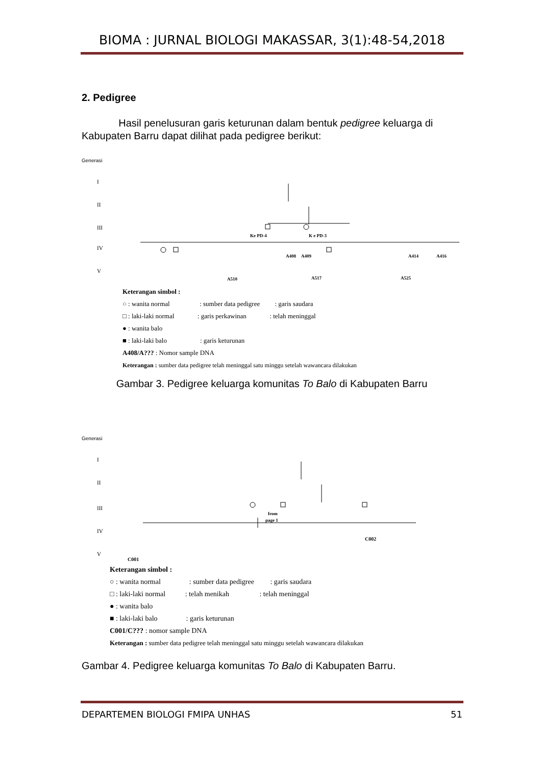BIOMA : JURNAL BIOLOGI MAKASSAR, 3(1):48-54,2018
2. Pedigree
Hasil penelusuran garis keturunan dalam bentuk pedigree keluarga di Kabupaten Barru dapat dilihat pada pedigree berikut:
Generasi
I
II
III
IV
V
Ke PD-4
K e PD-3
A408
A409
A414
A416
A510
A517
A525
Keterangan simbol :
○ : wanita normal : sumber data pedigree : garis saudara
□ : laki-laki normal : garis perkawinan : telah meninggal
● : wanita balo
■ : laki-laki balo : garis keturunan
A408/A??? : Nomor sample DNA
Keterangan : sumber data pedigree telah meninggal satu minggu setelah wawancara dilakukan
Gambar 3. Pedigree keluarga komunitas To Balo di Kabupaten Barru
Generasi
I
II
III
IV
V
from
page 1
C002
C001
Keterangan simbol :
○ : wanita normal : sumber data pedigree : garis saudara
□ : laki-laki normal : telah menikah : telah meninggal
● : wanita balo
■ : laki-laki balo : garis keturunan
C001/C??? : nomor sample DNA
Keterangan : sumber data pedigree telah meninggal satu minggu setelah wawancara dilakukan
Gambar 4. Pedigree keluarga komunitas To Balo di Kabupaten Barru.
DEPARTEMEN BIOLOGI FMIPA UNHAS 51